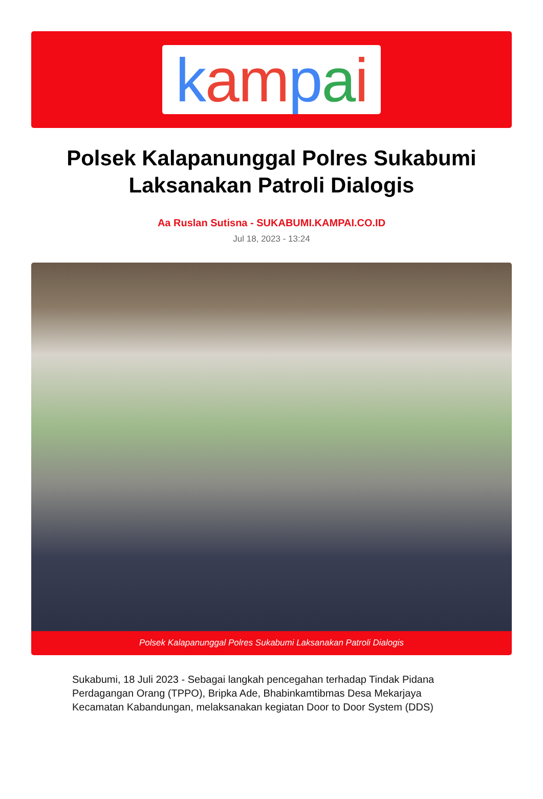kam pai
Polsek Kalapanunggal Polres Sukabumi Laksanakan Patroli Dialogis
Aa Ruslan Sutisna - SUKABUMI.KAMPAI.CO.ID
Jul 18, 2023 - 13:24
Polsek Kalapanunggal Polres Sukabumi Laksanakan Patroli Dialogis
Sukabumi, 18 Juli 2023 - Sebagai langkah pencegahan terhadap Tindak Pidana Perdagangan Orang (TPPO), Bripka Ade, Bhabinkamtibmas Desa Mekarjaya Kecamatan Kabandungan, melaksanakan kegiatan Door to Door System (DDS)